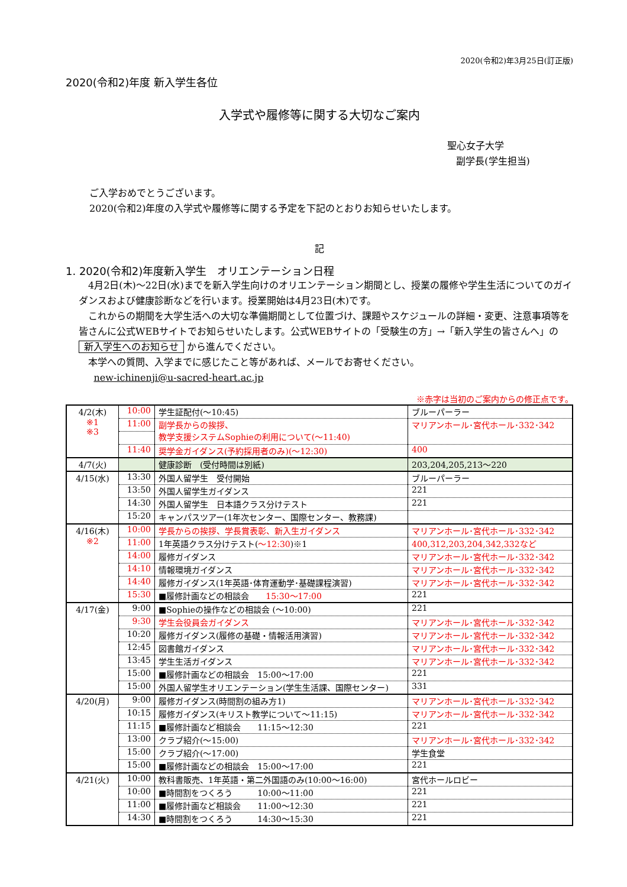2020(令和2)年3月25日(訂正版)
2020(令和2)年度 新入学生各位
入学式や履修等に関する大切なご案内
聖心女子大学
副学長(学生担当)
ご入学おめでとうございます。
2020(令和2)年度の入学式や履修等に関する予定を下記のとおりお知らせいたします。
記
1. 2020(令和2)年度新入学生　オリエンテーション日程
　4月2日(木)～22日(水)までを新入学生向けのオリエンテーション期間とし、授業の履修や学生生活についてのガイダンスおよび健康診断などを行います。授業開始は4月23日(木)です。
　これからの期間を大学生活への大切な準備期間として位置づけ、課題やスケジュールの詳細・変更、注意事項等を皆さんに公式WEBサイトでお知らせいたします。公式WEBサイトの「受験生の方」→「新入学生の皆さんへ」の 新入学生へのお知らせ から進んでください。
　本学への質問、入学までに感じたこと等があれば、メールでお寄せください。
new-ichinenji@u-sacred-heart.ac.jp
※赤字は当初のご案内からの修正点です。
| 4/2(木) ※1 ※3 | 10:00 | 学生証配付(～10:45) | ブルーパーラー |
| | 11:00 | 副学長からの挨拶、 教学支援システムSophieの利用について(～11:40) | マリアンホール･宮代ホール･332･342 |
| | 11:40 | 奨学金ガイダンス(予約採用者のみ)(～12:30) | 400 |
| 4/7(火) | | 健康診断 (受付時間は別紙) | 203,204,205,213～220 |
| 4/15(水) | 13:30 | 外国人留学生 受付開始 | ブルーパーラー |
| | 13:50 | 外国人留学生ガイダンス | 221 |
| | 14:30 | 外国人留学生 日本語クラス分けテスト | 221 |
| | 15:20 | キャンパスツアー(1年次センター、国際センター、教務課) | |
| 4/16(木) ※2 | 10:00 | 学長からの挨拶、学長賞表彰、新入生ガイダンス | マリアンホール･宮代ホール･332･342 |
| | 11:00 | 1年英語クラス分けテスト( ～12:30 )※1 | 400,312,203,204,342,332など |
| | 14:00 | 履修ガイダンス | マリアンホール･宮代ホール･332･342 |
| | 14:10 | 情報環境ガイダンス | マリアンホール･宮代ホール･332･342 |
| | 14:40 | 履修ガイダンス(1年英語･体育運動学･基礎課程演習) | マリアンホール･宮代ホール･332･342 |
| | 15:30 | ■履修計画などの相談会 15:30～17:00 | 221 |
| 4/17(金) | 9:00 | ■Sophieの操作などの相談会 (～10:00) | 221 |
| | 9:30 | 学生会役員会ガイダンス | マリアンホール･宮代ホール･332･342 |
| | 10:20 | 履修ガイダンス(履修の基礎・情報活用演習) | マリアンホール･宮代ホール･332･342 |
| | 12:45 | 図書館ガイダンス | マリアンホール･宮代ホール･332･342 |
| | 13:45 | 学生生活ガイダンス | マリアンホール･宮代ホール･332･342 |
| | 15:00 | ■履修計画などの相談会 15:00～17:00 | 221 |
| | 15:00 | 外国人留学生オリエンテーション(学生生活課、国際センター) | 331 |
| 4/20(月) | 9:00 | 履修ガイダンス(時間割の組み方1) | マリアンホール･宮代ホール･332･342 |
| | 10:15 | 履修ガイダンス(キリスト教学について～11:15) | マリアンホール･宮代ホール･332･342 |
| | 11:15 | ■履修計画など相談会 11:15～12:30 | 221 |
| | 13:00 | クラブ紹介(～15:00) | マリアンホール･宮代ホール･332･342 |
| | 15:00 | クラブ紹介(～17:00) | 学生食堂 |
| | 15:00 | ■履修計画などの相談会 15:00～17:00 | 221 |
| 4/21(火) | 10:00 | 教科書販売、1年英語・第二外国語のみ(10:00～16:00) | 宮代ホールロビー |
| | 10:00 | ■時間割をつくろう 10:00～11:00 | 221 |
| | 11:00 | ■履修計画など相談会 11:00～12:30 | 221 |
| | 14:30 | ■時間割をつくろう 14:30～15:30 | 221 |